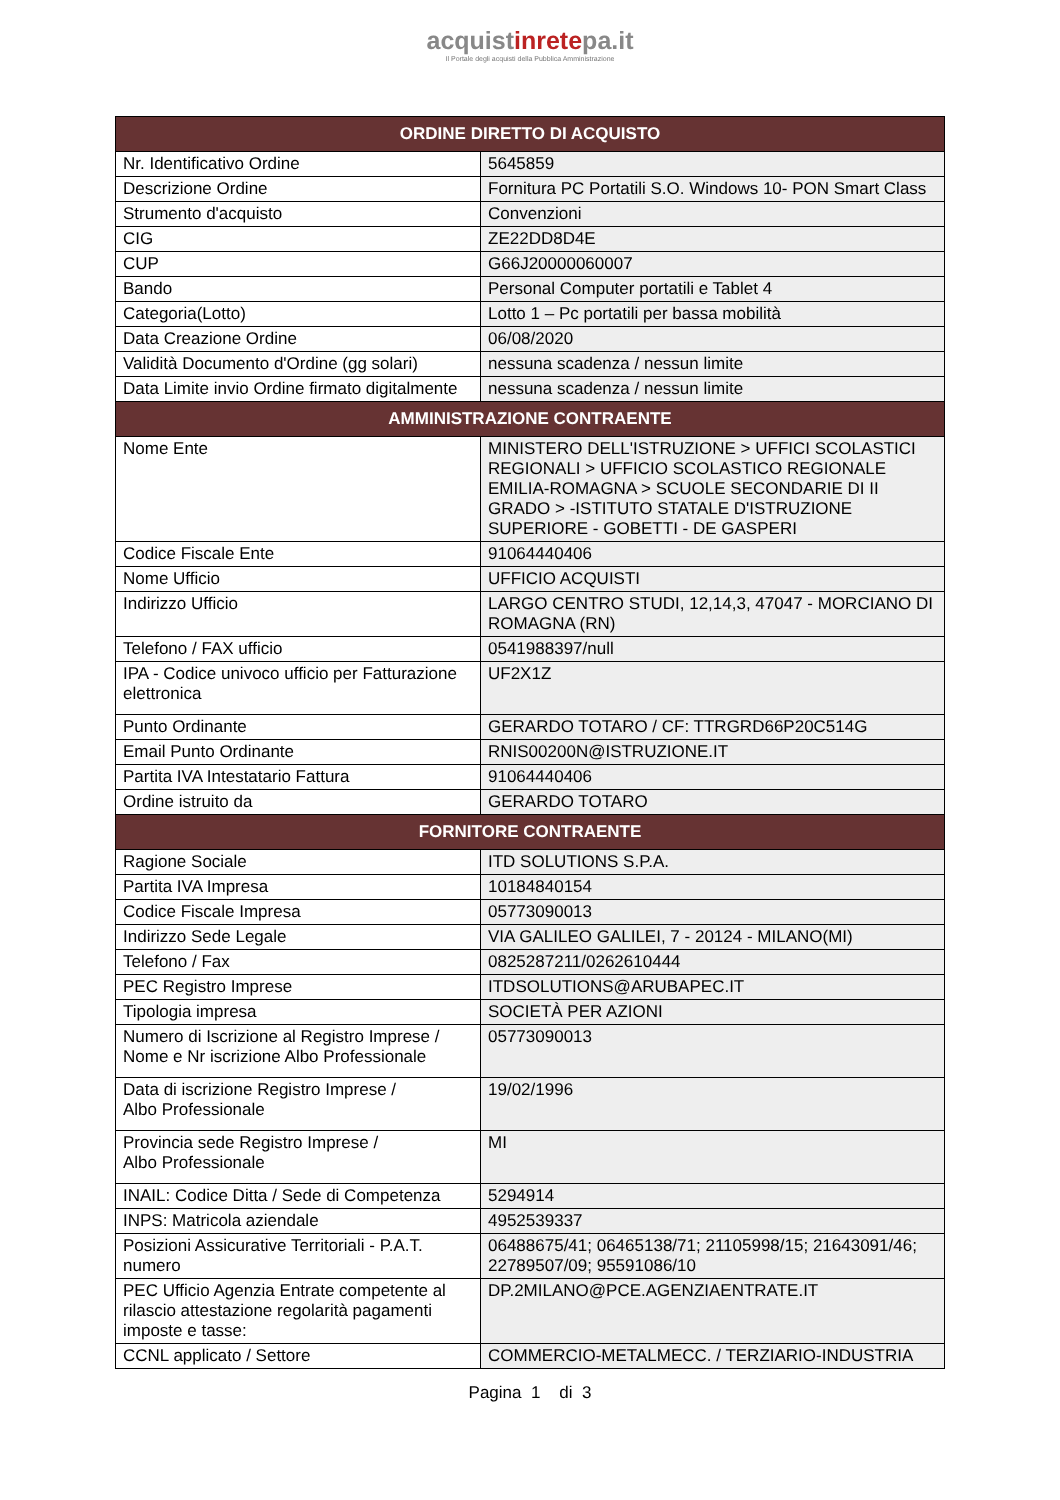acquistinretepa.it
Il Portale degli acquisti della Pubblica Amministrazione
| ORDINE DIRETTO DI ACQUISTO | |
| --- | --- |
| Nr. Identificativo Ordine | 5645859 |
| Descrizione Ordine | Fornitura PC Portatili S.O. Windows 10- PON Smart Class |
| Strumento d'acquisto | Convenzioni |
| CIG | ZE22DD8D4E |
| CUP | G66J20000060007 |
| Bando | Personal Computer portatili e Tablet 4 |
| Categoria(Lotto) | Lotto 1 – Pc portatili per bassa mobilità |
| Data Creazione Ordine | 06/08/2020 |
| Validità Documento d'Ordine (gg solari) | nessuna scadenza / nessun limite |
| Data Limite invio Ordine firmato digitalmente | nessuna scadenza / nessun limite |
| AMMINISTRAZIONE CONTRAENTE | |
| Nome Ente | MINISTERO DELL'ISTRUZIONE > UFFICI SCOLASTICI REGIONALI > UFFICIO SCOLASTICO REGIONALE EMILIA-ROMAGNA > SCUOLE SECONDARIE DI II GRADO > -ISTITUTO STATALE D'ISTRUZIONE SUPERIORE - GOBETTI - DE GASPERI |
| Codice Fiscale Ente | 91064440406 |
| Nome Ufficio | UFFICIO ACQUISTI |
| Indirizzo Ufficio | LARGO CENTRO STUDI, 12,14,3, 47047 - MORCIANO DI ROMAGNA (RN) |
| Telefono / FAX ufficio | 0541988397/null |
| IPA - Codice univoco ufficio per Fatturazione elettronica | UF2X1Z |
| Punto Ordinante | GERARDO TOTARO / CF: TTRGRD66P20C514G |
| Email Punto Ordinante | RNIS00200N@ISTRUZIONE.IT |
| Partita IVA Intestatario Fattura | 91064440406 |
| Ordine istruito da | GERARDO TOTARO |
| FORNITORE CONTRAENTE | |
| Ragione Sociale | ITD SOLUTIONS S.P.A. |
| Partita IVA Impresa | 10184840154 |
| Codice Fiscale Impresa | 05773090013 |
| Indirizzo Sede Legale | VIA GALILEO GALILEI, 7 - 20124 - MILANO(MI) |
| Telefono / Fax | 0825287211/0262610444 |
| PEC Registro Imprese | ITDSOLUTIONS@ARUBAPEC.IT |
| Tipologia impresa | SOCIETÀ PER AZIONI |
| Numero di Iscrizione al Registro Imprese / Nome e Nr iscrizione Albo Professionale | 05773090013 |
| Data di iscrizione Registro Imprese / Albo Professionale | 19/02/1996 |
| Provincia sede Registro Imprese / Albo Professionale | MI |
| INAIL: Codice Ditta / Sede di Competenza | 5294914 |
| INPS: Matricola aziendale | 4952539337 |
| Posizioni Assicurative Territoriali - P.A.T. numero | 06488675/41; 06465138/71; 21105998/15; 21643091/46; 22789507/09; 95591086/10 |
| PEC Ufficio Agenzia Entrate competente al rilascio attestazione regolarità pagamenti imposte e tasse: | DP.2MILANO@PCE.AGENZIAENTRATE.IT |
| CCNL applicato / Settore | COMMERCIO-METALMECC. / TERZIARIO-INDUSTRIA |
Pagina 1 di 3